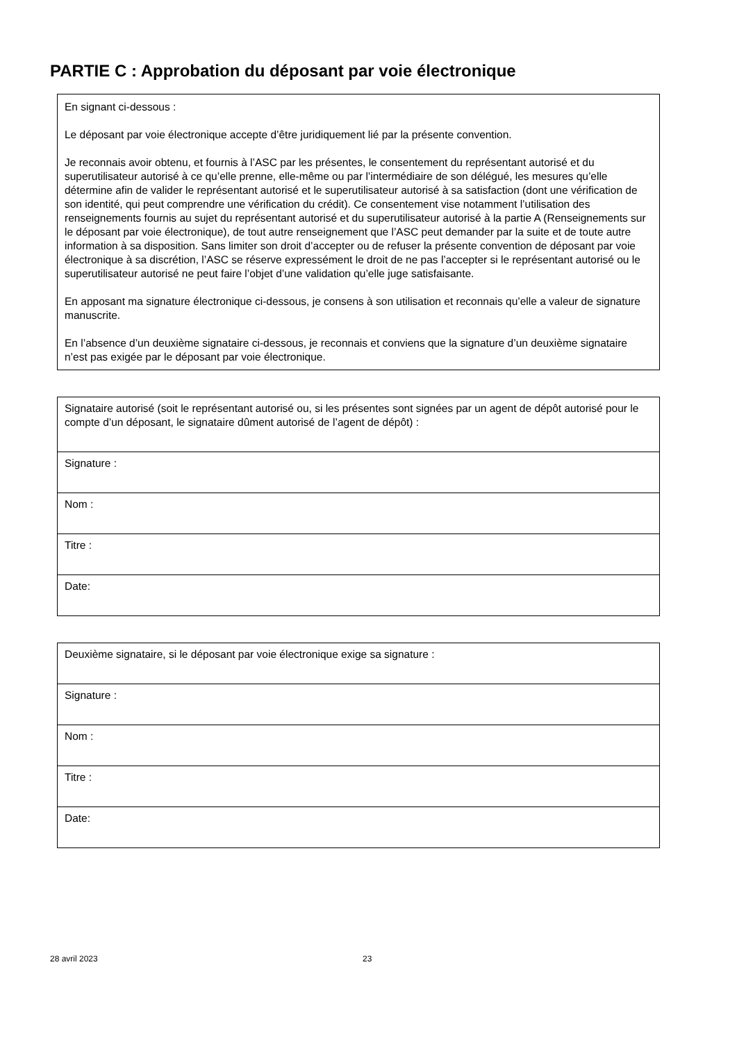PARTIE C : Approbation du déposant par voie électronique
En signant ci-dessous :
Le déposant par voie électronique accepte d’être juridiquement lié par la présente convention.
Je reconnais avoir obtenu, et fournis à l’ASC par les présentes, le consentement du représentant autorisé et du superutilisateur autorisé à ce qu’elle prenne, elle-même ou par l’intermédiaire de son délégué, les mesures qu’elle détermine afin de valider le représentant autorisé et le superutilisateur autorisé à sa satisfaction (dont une vérification de son identité, qui peut comprendre une vérification du crédit). Ce consentement vise notamment l’utilisation des renseignements fournis au sujet du représentant autorisé et du superutilisateur autorisé à la partie A (Renseignements sur le déposant par voie électronique), de tout autre renseignement que l’ASC peut demander par la suite et de toute autre information à sa disposition. Sans limiter son droit d’accepter ou de refuser la présente convention de déposant par voie électronique à sa discrétion, l’ASC se réserve expressément le droit de ne pas l’accepter si le représentant autorisé ou le superutilisateur autorisé ne peut faire l’objet d’une validation qu’elle juge satisfaisante.
En apposant ma signature électronique ci-dessous, je consens à son utilisation et reconnais qu’elle a valeur de signature manuscrite.
En l’absence d’un deuxième signataire ci-dessous, je reconnais et conviens que la signature d’un deuxième signataire n’est pas exigée par le déposant par voie électronique.
| Signataire autorisé (soit le représentant autorisé ou, si les présentes sont signées par un agent de dépôt autorisé pour le compte d’un déposant, le signataire dûment autorisé de l’agent de dépôt) : |
| Signature : |
| Nom : |
| Titre : |
| Date: |
| Deuxième signataire, si le déposant par voie électronique exige sa signature : |
| Signature : |
| Nom : |
| Titre : |
| Date: |
28 avril 2023 23